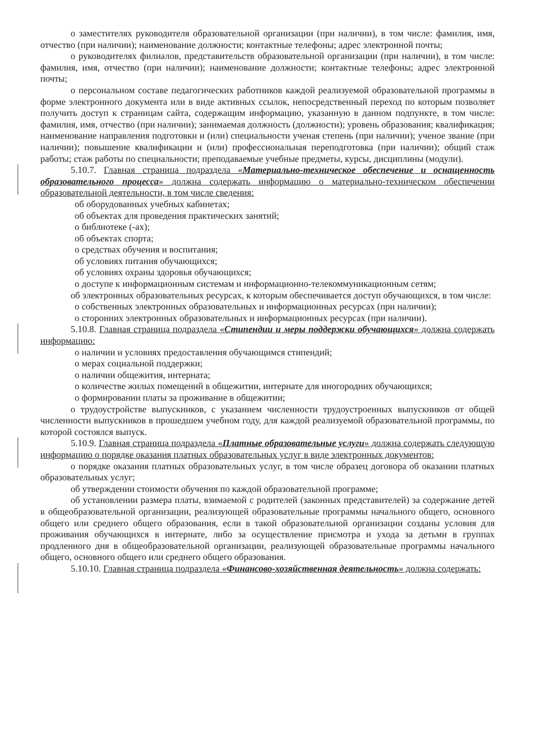о заместителях руководителя образовательной организации (при наличии), в том числе: фамилия, имя, отчество (при наличии); наименование должности; контактные телефоны; адрес электронной почты;
о руководителях филиалов, представительств образовательной организации (при наличии), в том числе: фамилия, имя, отчество (при наличии); наименование должности; контактные телефоны; адрес электронной почты;
о персональном составе педагогических работников каждой реализуемой образовательной программы в форме электронного документа или в виде активных ссылок, непосредственный переход по которым позволяет получить доступ к страницам сайта, содержащим информацию, указанную в данном подпункте, в том числе: фамилия, имя, отчество (при наличии); занимаемая должность (должности); уровень образования; квалификация; наименование направления подготовки и (или) специальности ученая степень (при наличии); ученое звание (при наличии); повышение квалификации и (или) профессиональная переподготовка (при наличии); общий стаж работы; стаж работы по специальности; преподаваемые учебные предметы, курсы, дисциплины (модули).
5.10.7. Главная страница подраздела «Материально-техническое обеспечение и оснащенность образовательного процесса» должна содержать информацию о материально-техническом обеспечении образовательной деятельности, в том числе сведения:
об оборудованных учебных кабинетах;
об объектах для проведения практических занятий;
о библиотеке (-ах);
об объектах спорта;
о средствах обучения и воспитания;
об условиях питания обучающихся;
об условиях охраны здоровья обучающихся;
о доступе к информационным системам и информационно-телекоммуникационным сетям;
об электронных образовательных ресурсах, к которым обеспечивается доступ обучающихся, в том числе:
о собственных электронных образовательных и информационных ресурсах (при наличии);
о сторонних электронных образовательных и информационных ресурсах (при наличии).
5.10.8. Главная страница подраздела «Стипендии и меры поддержки обучающихся» должна содержать информацию:
о наличии и условиях предоставления обучающимся стипендий;
о мерах социальной поддержки;
о наличии общежития, интерната;
о количестве жилых помещений в общежитии, интернате для иногородних обучающихся;
о формировании платы за проживание в общежитии;
о трудоустройстве выпускников, с указанием численности трудоустроенных выпускников от общей численности выпускников в прошедшем учебном году, для каждой реализуемой образовательной программы, по которой состоялся выпуск.
5.10.9. Главная страница подраздела «Платные образовательные услуги» должна содержать следующую информацию о порядке оказания платных образовательных услуг в виде электронных документов:
о порядке оказания платных образовательных услуг, в том числе образец договора об оказании платных образовательных услуг;
об утверждении стоимости обучения по каждой образовательной программе;
об установлении размера платы, взимаемой с родителей (законных представителей) за содержание детей в общеобразовательной организации, реализующей образовательные программы начального общего, основного общего или среднего общего образования, если в такой образовательной организации созданы условия для проживания обучающихся в интернате, либо за осуществление присмотра и ухода за детьми в группах продленного дня в общеобразовательной организации, реализующей образовательные программы начального общего, основного общего или среднего общего образования.
5.10.10. Главная страница подраздела «Финансово-хозяйственная деятельность» должна содержать: